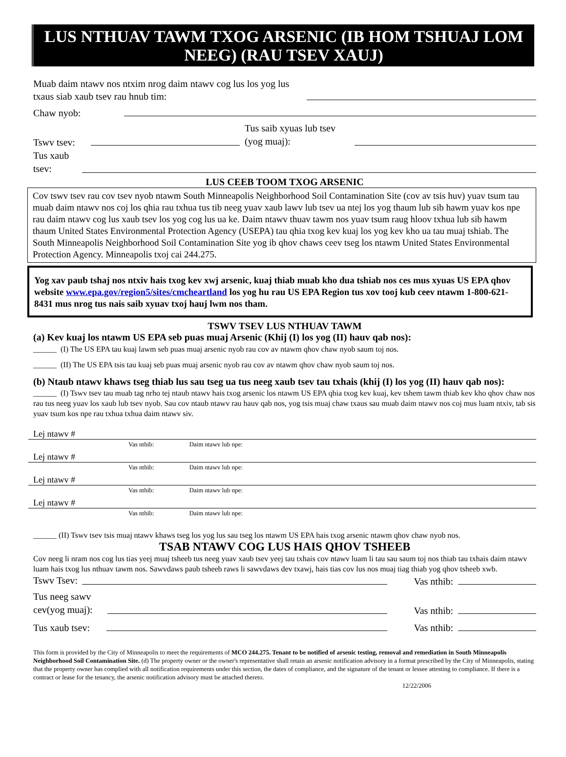LUS NTHUAV TAWM TXOG ARSENIC (IB HOM TSHUAJ LOM NEEG) (RAU TSEV XAUJ)
Muab daim ntawv nos ntxim nrog daim ntawv cog lus los yog lus txaus siab xaub tsev rau hnub tim:
Chaw nyob:
Tswv tsev:
Tus saib xyuas lub tsev (yog muaj):
Tus xaub tsev:
LUS CEEB TOOM TXOG ARSENIC
Cov tswv tsev rau cov tsev nyob ntawm South Minneapolis Neighborhood Soil Contamination Site (cov av tsis huv) yuav tsum tau muab daim ntawv nos coj los qhia rau txhua tus tib neeg yuav xaub lawv lub tsev ua ntej los yog thaum lub sib hawm yuav kos npe rau daim ntawv cog lus xaub tsev los yog cog lus ua ke. Daim ntawv thuav tawm nos yuav tsum raug hloov txhua lub sib hawm thaum United States Environmental Protection Agency (USEPA) tau qhia txog kev kuaj los yog kev kho ua tau muaj tshiab. The South Minneapolis Neighborhood Soil Contamination Site yog ib qhov chaws ceev tseg los ntawm United States Environmental Protection Agency. Minneapolis txoj cai 244.275.
Yog xav paub tshaj nos ntxiv hais txog kev xwj arsenic, kuaj thiab muab kho dua tshiab nos ces mus xyuas US EPA qhov website www.epa.gov/region5/sites/cmcheartland los yog hu rau US EPA Region tus xov tooj kub ceev ntawm 1-800-621-8431 mus nrog tus nais saib xyuav txoj hauj lwm nos tham.
TSWV TSEV LUS NTHUAV TAWM
(a) Kev kuaj los ntawm US EPA seb puas muaj Arsenic (Khij (I) los yog (II) hauv qab nos):
______ (I) The US EPA tau kuaj lawm seb puas muaj arsenic nyob rau cov av ntawm qhov chaw nyob saum toj nos.
______ (II) The US EPA tsis tau kuaj seb puas muaj arsenic nyob rau cov av ntawm qhov chaw nyob saum toj nos.
(b) Ntaub ntawv khaws tseg thiab lus sau tseg ua tus neeg xaub tsev tau txhais (khij (I) los yog (II) hauv qab nos):
______ (I) Tswv tsev tau muab tag nrho tej ntaub ntawv hais txog arsenic los ntawm US EPA qhia txog kev kuaj, kev tshem tawm thiab kev kho qhov chaw nos rau tus neeg yuav los xaub lub tsev nyob. Sau cov ntaub ntawv rau hauv qab nos, yog tsis muaj chaw txaus sau muab daim ntawv nos coj mus luam ntxiv, tab sis yuav tsum kos npe rau txhua txhua daim ntawv siv.
Lej ntawv #
Vas nthib: Daim ntawv lub npe:
Lej ntawv #
Vas nthib: Daim ntawv lub npe:
Lej ntawv #
Vas nthib: Daim ntawv lub npe:
Lej ntawv #
Vas nthib: Daim ntawv lub npe:
______ (II) Tswv tsev tsis muaj ntawv khaws tseg los yog lus sau tseg los ntawm US EPA hais txog arsenic ntawm qhov chaw nyob nos.
TSAB NTAWV COG LUS HAIS QHOV TSHEEB
Cov neeg li nram nos cog lus tias yeej muaj tsheeb tus neeg yuav xaub tsev yeej tau txhais cov ntawv luam li tau sau saum toj nos thiab tau txhais daim ntawv luam hais txog lus nthuav tawm nos. Sawvdaws paub tsheeb raws li sawvdaws dev txawj, hais tias cov lus nos muaj tiag thiab yog qhov tsheeb xwb.
Tswv Tsev:
Vas nthib:
Tus neeg sawv cev(yog muaj):
Vas nthib:
Tus xaub tsev:
Vas nthib:
This form is provided by the City of Minneapolis to meet the requirements of MCO 244.275. Tenant to be notified of arsenic testing, removal and remediation in South Minneapolis Neighborhood Soil Contamination Site. (d) The property owner or the owner's representative shall retain an arsenic notification advisory in a format prescribed by the City of Minneapolis, stating that the property owner has complied with all notification requirements under this section, the dates of compliance, and the signature of the tenant or lessee attesting to compliance. If there is a contract or lease for the tenancy, the arsenic notification advisory must be attached thereto.
12/22/2006